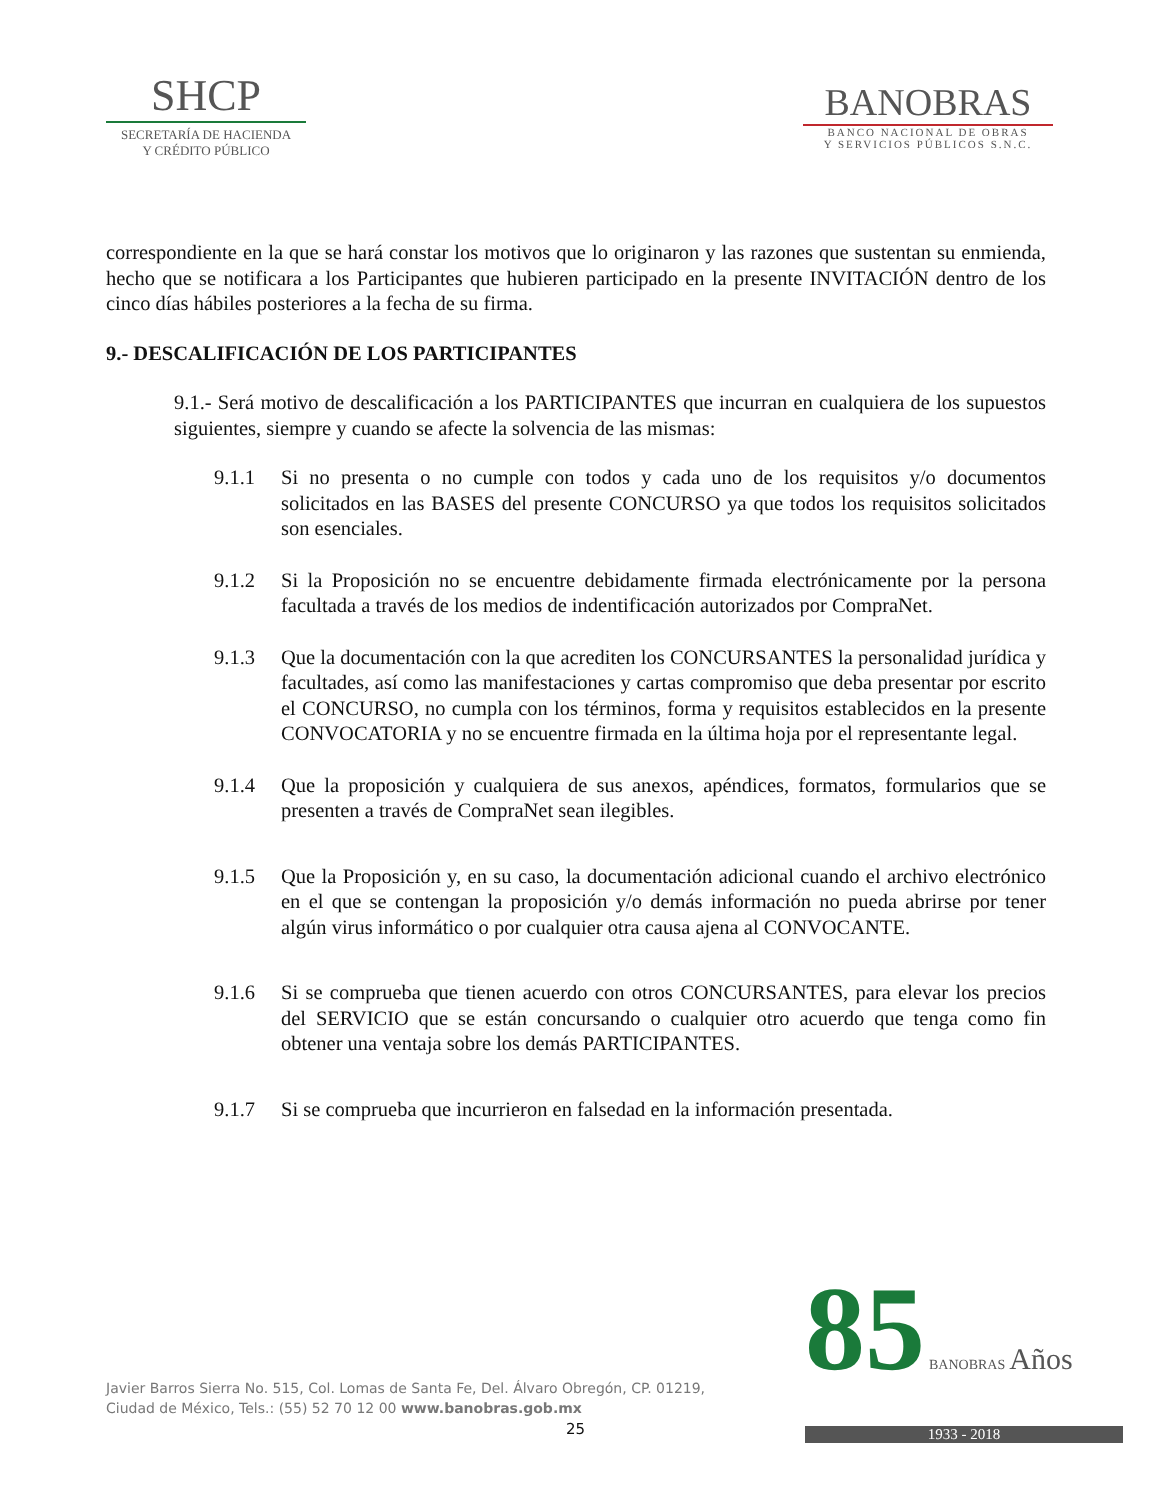SHCP
SECRETARÍA DE HACIENDA
Y CRÉDITO PÚBLICO
BANOBRAS
BANCO NACIONAL DE OBRAS
Y SERVICIOS PÚBLICOS S.N.C.
correspondiente en la que se hará constar los motivos que lo originaron y las razones que sustentan su enmienda, hecho que se notificara a los Participantes que hubieren participado en la presente INVITACIÓN dentro de los cinco días hábiles posteriores a la fecha de su firma.
9.- DESCALIFICACIÓN DE LOS PARTICIPANTES
9.1.- Será motivo de descalificación a los PARTICIPANTES que incurran en cualquiera de los supuestos siguientes, siempre y cuando se afecte la solvencia de las mismas:
9.1.1 Si no presenta o no cumple con todos y cada uno de los requisitos y/o documentos solicitados en las BASES del presente CONCURSO ya que todos los requisitos solicitados son esenciales.
9.1.2 Si la Proposición no se encuentre debidamente firmada electrónicamente por la persona facultada a través de los medios de indentificación autorizados por CompraNet.
9.1.3 Que la documentación con la que acrediten los CONCURSANTES la personalidad jurídica y facultades, así como las manifestaciones y cartas compromiso que deba presentar por escrito el CONCURSO, no cumpla con los términos, forma y requisitos establecidos en la presente CONVOCATORIA y no se encuentre firmada en la última hoja por el representante legal.
9.1.4 Que la proposición y cualquiera de sus anexos, apéndices, formatos, formularios que se presenten a través de CompraNet sean ilegibles.
9.1.5 Que la Proposición y, en su caso, la documentación adicional cuando el archivo electrónico en el que se contengan la proposición y/o demás información no pueda abrirse por tener algún virus informático o por cualquier otra causa ajena al CONVOCANTE.
9.1.6 Si se comprueba que tienen acuerdo con otros CONCURSANTES, para elevar los precios del SERVICIO que se están concursando o cualquier otro acuerdo que tenga como fin obtener una ventaja sobre los demás PARTICIPANTES.
9.1.7 Si se comprueba que incurrieron en falsedad en la información presentada.
Javier Barros Sierra No. 515, Col. Lomas de Santa Fe, Del. Álvaro Obregón, CP. 01219,
Ciudad de México, Tels.: (55) 52 70 12 00 www.banobras.gob.mx
25
85 BANOBRAS Años
1933 - 2018